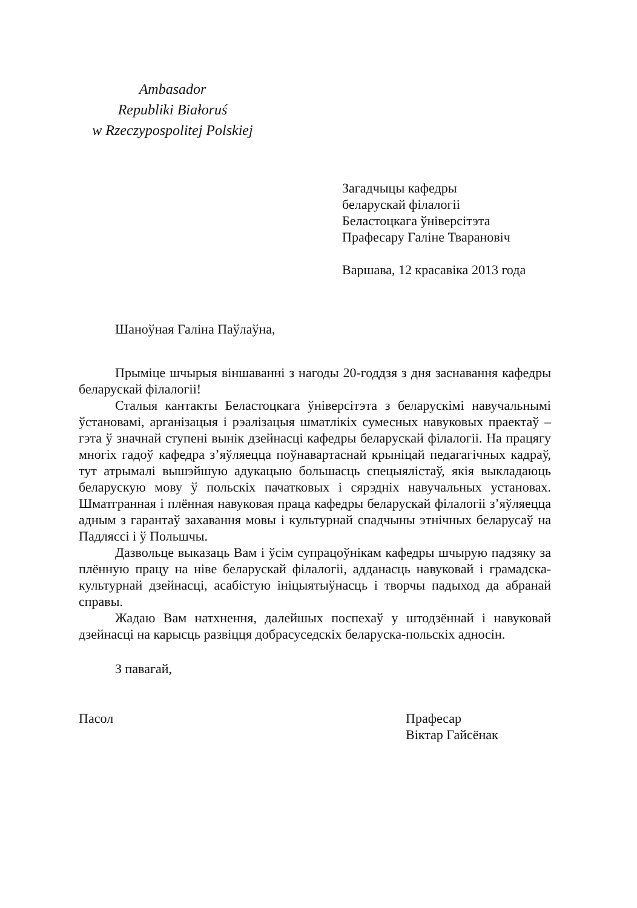Ambasador
Republiki Białoruś
w Rzeczypospolitej Polskiej
Загадчыцы кафедры
беларускай філалогіі
Беластоцкага ўніверсітэта
Прафесару Галіне Тварановіч
Варшава, 12 красавіка 2013 года
Шаноўная Галіна Паўлаўна,
Прыміце шчырыя віншаванні з нагоды 20-годдзя з дня заснавання кафедры беларускай філалогіі!
Сталыя кантакты Беластоцкага ўніверсітэта з беларускімі навучальнымі ўстановамі, арганізацыя і рэалізацыя шматлікіх сумесных навуковых праектаў – гэта ў значнай ступені вынік дзейнасці кафедры беларускай філалогіі. На працягу многіх гадоў кафедра з’яўляецца поўнавартаснай крыніцай педагагічных кадраў, тут атрымалі вышэйшую адукацыю большасць спецыялістаў, якія выкладаюць беларускую мову ў польскіх пачатковых і сярэдніх навучальных установах. Шматгранная і плённая навуковая праца кафедры беларускай філалогіі з’яўляецца адным з гарантаў захавання мовы і культурнай спадчыны этнічных беларусаў на Падляссі і ў Польшчы.
Дазвольце выказаць Вам і ўсім супрацоўнікам кафедры шчырую падзяку за плённую працу на ніве беларускай філалогіі, адданасць навуковай і грамадска-культурнай дзейнасці, асабістую ініцыятыўнасць і творчы падыход да абранай справы.
Жадаю Вам натхнення, далейшых поспехаў у штодзённай і навуковай дзейнасці на карысць развіцця добрасуседскіх беларуска-польскіх адносін.
З павагай,
Пасол Прафесар
Віктар Гайсёнак